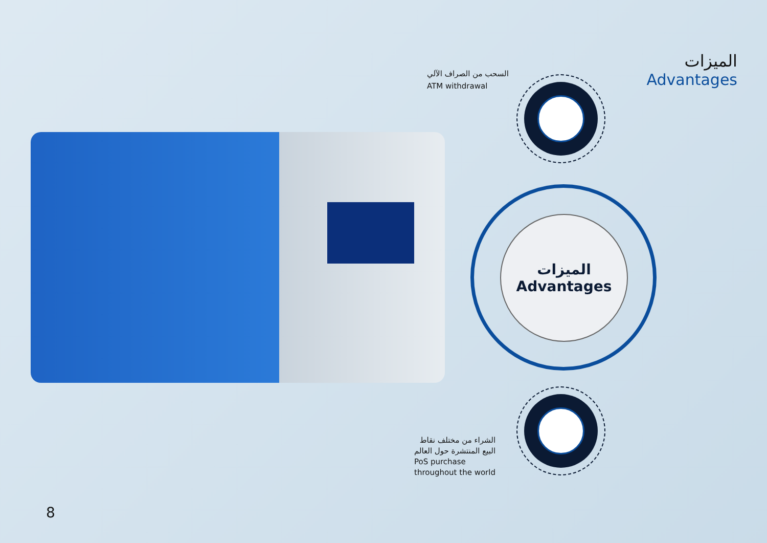الميزات
Advantages
السحب من الصراف الآلي
ATM withdrawal
الميزات
Advantages
الشراء من مختلف نقاط
البيع المنتشرة حول العالم
PoS purchase
throughout the world
8